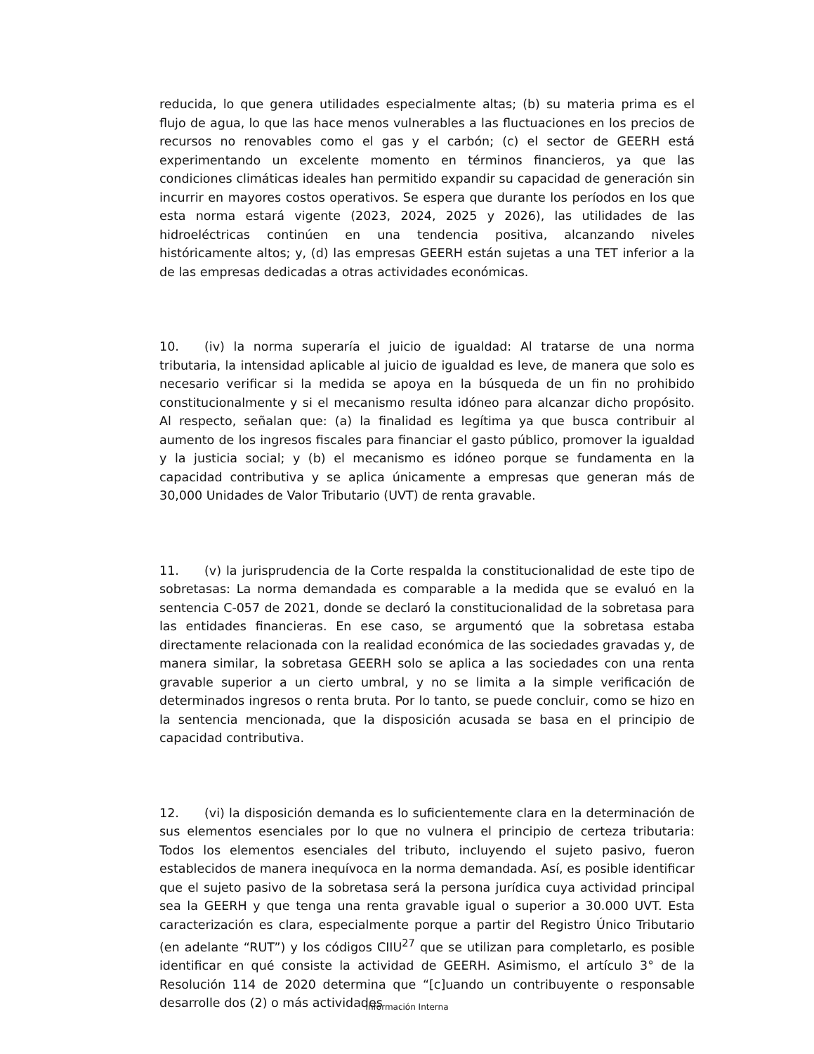reducida, lo que genera utilidades especialmente altas; (b) su materia prima es el flujo de agua, lo que las hace menos vulnerables a las fluctuaciones en los precios de recursos no renovables como el gas y el carbón; (c) el sector de GEERH está experimentando un excelente momento en términos financieros, ya que las condiciones climáticas ideales han permitido expandir su capacidad de generación sin incurrir en mayores costos operativos. Se espera que durante los períodos en los que esta norma estará vigente (2023, 2024, 2025 y 2026), las utilidades de las hidroeléctricas continúen en una tendencia positiva, alcanzando niveles históricamente altos; y, (d) las empresas GEERH están sujetas a una TET inferior a la de las empresas dedicadas a otras actividades económicas.
10. (iv) la norma superaría el juicio de igualdad: Al tratarse de una norma tributaria, la intensidad aplicable al juicio de igualdad es leve, de manera que solo es necesario verificar si la medida se apoya en la búsqueda de un fin no prohibido constitucionalmente y si el mecanismo resulta idóneo para alcanzar dicho propósito. Al respecto, señalan que: (a) la finalidad es legítima ya que busca contribuir al aumento de los ingresos fiscales para financiar el gasto público, promover la igualdad y la justicia social; y (b) el mecanismo es idóneo porque se fundamenta en la capacidad contributiva y se aplica únicamente a empresas que generan más de 30,000 Unidades de Valor Tributario (UVT) de renta gravable.
11. (v) la jurisprudencia de la Corte respalda la constitucionalidad de este tipo de sobretasas: La norma demandada es comparable a la medida que se evaluó en la sentencia C-057 de 2021, donde se declaró la constitucionalidad de la sobretasa para las entidades financieras. En ese caso, se argumentó que la sobretasa estaba directamente relacionada con la realidad económica de las sociedades gravadas y, de manera similar, la sobretasa GEERH solo se aplica a las sociedades con una renta gravable superior a un cierto umbral, y no se limita a la simple verificación de determinados ingresos o renta bruta. Por lo tanto, se puede concluir, como se hizo en la sentencia mencionada, que la disposición acusada se basa en el principio de capacidad contributiva.
12. (vi) la disposición demanda es lo suficientemente clara en la determinación de sus elementos esenciales por lo que no vulnera el principio de certeza tributaria: Todos los elementos esenciales del tributo, incluyendo el sujeto pasivo, fueron establecidos de manera inequívoca en la norma demandada. Así, es posible identificar que el sujeto pasivo de la sobretasa será la persona jurídica cuya actividad principal sea la GEERH y que tenga una renta gravable igual o superior a 30.000 UVT. Esta caracterización es clara, especialmente porque a partir del Registro Único Tributario (en adelante “RUT”) y los códigos CIIU<sup>27</sup> que se utilizan para completarlo, es posible identificar en qué consiste la actividad de GEERH. Asimismo, el artículo 3° de la Resolución 114 de 2020 determina que “[c]uando un contribuyente o responsable desarrolle dos (2) o más actividades
Información Interna